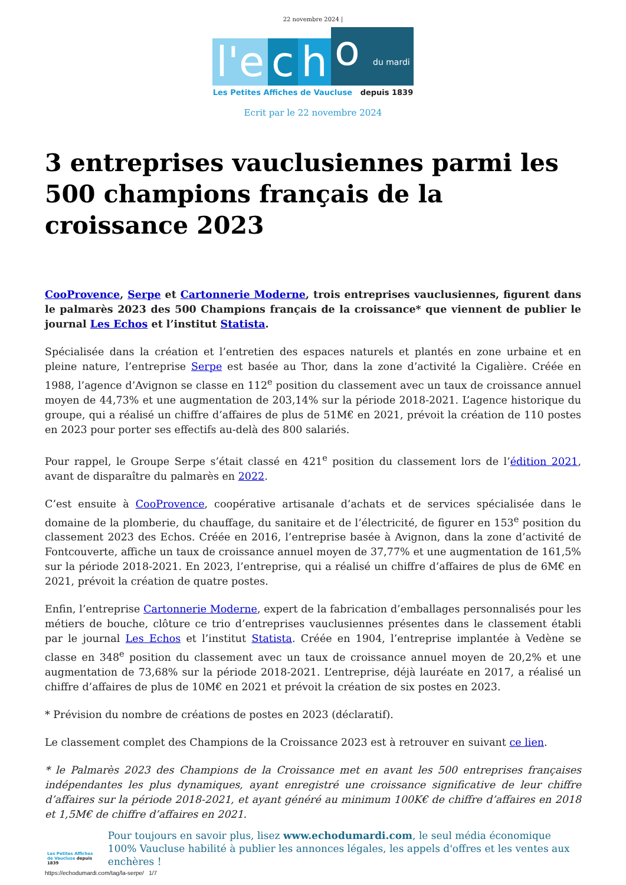22 novembre 2024 |
l'e c h o du mardi
Les Petites Affiches de Vaucluse depuis 1839
Ecrit par le 22 novembre 2024
3 entreprises vauclusiennes parmi les 500 champions français de la croissance 2023
CooProvence, Serpe et Cartonnerie Moderne, trois entreprises vauclusiennes, figurent dans le palmarès 2023 des 500 Champions français de la croissance* que viennent de publier le journal Les Echos et l’institut Statista.
Spécialisée dans la création et l’entretien des espaces naturels et plantés en zone urbaine et en pleine nature, l’entreprise Serpe est basée au Thor, dans la zone d’activité la Cigalière. Créée en 1988, l’agence d’Avignon se classe en 112<sup>e</sup> position du classement avec un taux de croissance annuel moyen de 44,73% et une augmentation de 203,14% sur la période 2018-2021. L’agence historique du groupe, qui a réalisé un chiffre d’affaires de plus de 51M€ en 2021, prévoit la création de 110 postes en 2023 pour porter ses effectifs au-delà des 800 salariés.
Pour rappel, le Groupe Serpe s’était classé en 421<sup>e</sup> position du classement lors de l’édition 2021, avant de disparaître du palmarès en 2022.
C’est ensuite à CooProvence, coopérative artisanale d’achats et de services spécialisée dans le domaine de la plomberie, du chauffage, du sanitaire et de l’électricité, de figurer en 153<sup>e</sup> position du classement 2023 des Echos. Créée en 2016, l’entreprise basée à Avignon, dans la zone d’activité de Fontcouverte, affiche un taux de croissance annuel moyen de 37,77% et une augmentation de 161,5% sur la période 2018-2021. En 2023, l’entreprise, qui a réalisé un chiffre d’affaires de plus de 6M€ en 2021, prévoit la création de quatre postes.
Enfin, l’entreprise Cartonnerie Moderne, expert de la fabrication d’emballages personnalisés pour les métiers de bouche, clôture ce trio d’entreprises vauclusiennes présentes dans le classement établi par le journal Les Echos et l’institut Statista. Créée en 1904, l’entreprise implantée à Vedène se classe en 348<sup>e</sup> position du classement avec un taux de croissance annuel moyen de 20,2% et une augmentation de 73,68% sur la période 2018-2021. L’entreprise, déjà lauréate en 2017, a réalisé un chiffre d’affaires de plus de 10M€ en 2021 et prévoit la création de six postes en 2023.
* Prévision du nombre de créations de postes en 2023 (déclaratif).
Le classement complet des Champions de la Croissance 2023 est à retrouver en suivant ce lien.
* le Palmarès 2023 des Champions de la Croissance met en avant les 500 entreprises françaises indépendantes les plus dynamiques, ayant enregistré une croissance significative de leur chiffre d’affaires sur la période 2018-2021, et ayant généré au minimum 100K€ de chiffre d’affaires en 2018 et 1,5M€ de chiffre d’affaires en 2021.
Les Petites Affiches de Vaucluse depuis 1839
Pour toujours en savoir plus, lisez www.echodumardi.com, le seul média économique 100% Vaucluse habilité à publier les annonces légales, les appels d'offres et les ventes aux enchères !
https://echodumardi.com/tag/la-serpe/ 1/7